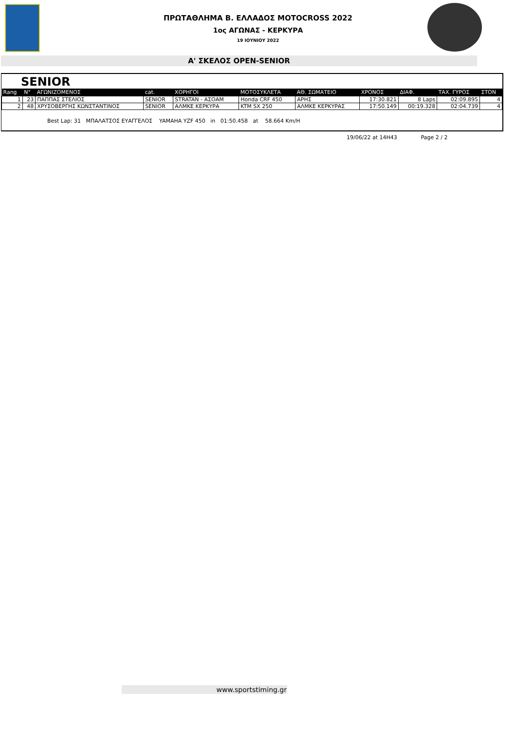ΠΡΩΤΑΘΛΗΜΑ Β. ΕΛΛΑΔΟΣ MOTOCROSS 2022
1ος ΑΓΩΝΑΣ - ΚΕΡΚΥΡΑ
19 ΙΟΥΝΙΟΥ 2022
Α' ΣΚΕΛΟΣ OPEN-SENIOR
SENIOR
| Rang | N° | ΑΓΩΝΙΖΟΜΕΝΟΣ | cat. | ΧΟΡΗΓΟΙ | ΜΟΤΟΣΥΚΛΕΤΑ | ΑΘ. ΣΩΜΑΤΕΙΟ | ΧΡΟΝΟΣ | ΔΙΑΦ. | ΤΑΧ. ΓΥΡΟΣ | ΣΤΟΝ |
| --- | --- | --- | --- | --- | --- | --- | --- | --- | --- | --- |
| 1 | 23 | ΠΑΠΠΑΣ ΣΤΕΛΙΟΣ | SENIOR | STRATAN - ΑΣΟΑΜ | Honda CRF 450 | ΑΡΗΣ | 17:30.821 | 8 Laps | 02:09.895 | 4 |
| 2 | 48 | ΧΡΥΣΟΒΕΡΓΗΣ ΚΩΝΣΤΑΝΤΙΝΟΣ | SENIOR | ΑΛΜΚΕ ΚΕΡΚΥΡΑ | KTM SX 250 | ΑΛΜΚΕ ΚΕΡΚΥΡΑΣ | 17:50.149 | 00:19.328 | 02:04.739 | 4 |
Best Lap: 31 ΜΠΑΛΑΤΣΟΣ ΕΥΑΓΓΕΛΟΣ YAMAHA YZF 450 in 01:50.458 at 58.664 Km/H
19/06/22 at 14H43 Page 2 / 2
www.sportstiming.gr